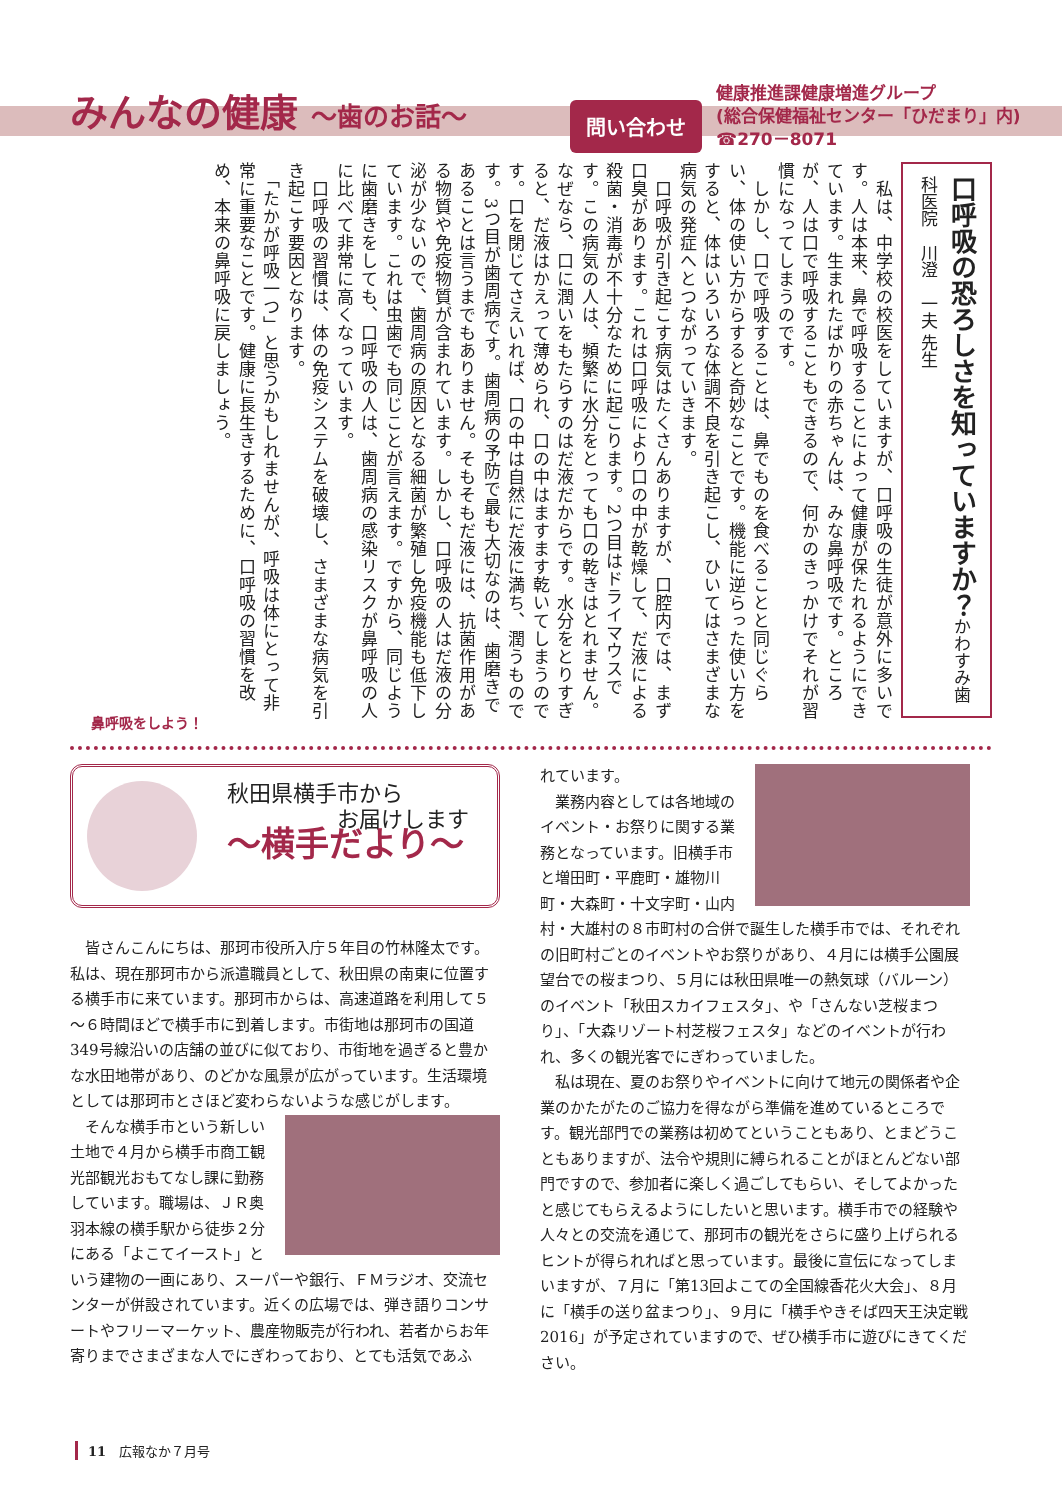みんなの健康 ～歯のお話～
問い合わせ
健康推進課健康増進グループ
(総合保健福祉センター「ひだまり」内)
☎270－8071
口呼吸の恐ろしさを知っていますか？かわすみ歯科医院　川澄　一夫 先生
　私は、中学校の校医をしていますが、口呼吸の生徒が意外に多いです。人は本来、鼻で呼吸することによって健康が保たれるようにできています。生まれたばかりの赤ちゃんは、みな鼻呼吸です。ところが、人は口で呼吸することもできるので、何かのきっかけでそれが習慣になってしまうのです。
　しかし、口で呼吸することは、鼻でものを食べることと同じぐらい、体の使い方からすると奇妙なことです。機能に逆らった使い方をすると、体はいろいろな体調不良を引き起こし、ひいてはさまざまな病気の発症へとつながっていきます。
　口呼吸が引き起こす病気はたくさんありますが、口腔内では、まず口臭があります。これは口呼吸により口の中が乾燥して、だ液による殺菌・消毒が不十分なために起こります。2つ目はドライマウスです。この病気の人は、頻繁に水分をとっても口の乾きはとれません。なぜなら、口に潤いをもたらすのはだ液だからです。水分をとりすぎると、だ液はかえって薄められ、口の中はますます乾いてしまうのです。口を閉じてさえいれば、口の中は自然にだ液に満ち、潤うものです。3つ目が歯周病です。歯周病の予防で最も大切なのは、歯磨きであることは言うまでもありません。そもそもだ液には、抗菌作用がある物質や免疫物質が含まれています。しかし、口呼吸の人はだ液の分泌が少ないので、歯周病の原因となる細菌が繁殖し免疫機能も低下しています。これは虫歯でも同じことが言えます。ですから、同じように歯磨きをしても、口呼吸の人は、歯周病の感染リスクが鼻呼吸の人に比べて非常に高くなっています。
　口呼吸の習慣は、体の免疫システムを破壊し、さまざまな病気を引き起こす要因となります。
　「たかが呼吸一つ」と思うかもしれませんが、呼吸は体にとって非常に重要なことです。健康に長生きするために、口呼吸の習慣を改め、本来の鼻呼吸に戻しましょう。
鼻呼吸をしよう！
秋田県横手市から
　　　　　お届けします
～横手だより～
皆さんこんにちは、那珂市役所入庁５年目の竹林隆太です。私は、現在那珂市から派遣職員として、秋田県の南東に位置する横手市に来ています。那珂市からは、高速道路を利用して５～６時間ほどで横手市に到着します。市街地は那珂市の国道349号線沿いの店舗の並びに似ており、市街地を過ぎると豊かな水田地帯があり、のどかな風景が広がっています。生活環境としては那珂市とさほど変わらないような感じがします。
そんな横手市という新しい土地で４月から横手市商工観光部観光おもてなし課に勤務しています。職場は、ＪＲ奥羽本線の横手駅から徒歩２分にある「よこてイースト」という建物の一画にあり、スーパーや銀行、ＦＭラジオ、交流センターが併設されています。近くの広場では、弾き語りコンサートやフリーマーケット、農産物販売が行われ、若者からお年寄りまでさまざまな人でにぎわっており、とても活気であふ
れています。
業務内容としては各地域のイベント・お祭りに関する業務となっています。旧横手市と増田町・平鹿町・雄物川町・大森町・十文字町・山内村・大雄村の８市町村の合併で誕生した横手市では、それぞれの旧町村ごとのイベントやお祭りがあり、４月には横手公園展望台での桜まつり、５月には秋田県唯一の熱気球（バルーン）のイベント「秋田スカイフェスタ」、や「さんない芝桜まつり」、「大森リゾート村芝桜フェスタ」などのイベントが行われ、多くの観光客でにぎわっていました。
私は現在、夏のお祭りやイベントに向けて地元の関係者や企業のかたがたのご協力を得ながら準備を進めているところです。観光部門での業務は初めてということもあり、とまどうこともありますが、法令や規則に縛られることがほとんどない部門ですので、参加者に楽しく過ごしてもらい、そしてよかったと感じてもらえるようにしたいと思います。横手市での経験や人々との交流を通じて、那珂市の観光をさらに盛り上げられるヒントが得られればと思っています。最後に宣伝になってしまいますが、７月に「第13回よこての全国線香花火大会」、８月に「横手の送り盆まつり」、９月に「横手やきそば四天王決定戦2016」が予定されていますので、ぜひ横手市に遊びにきてください。
11　広報なか７月号